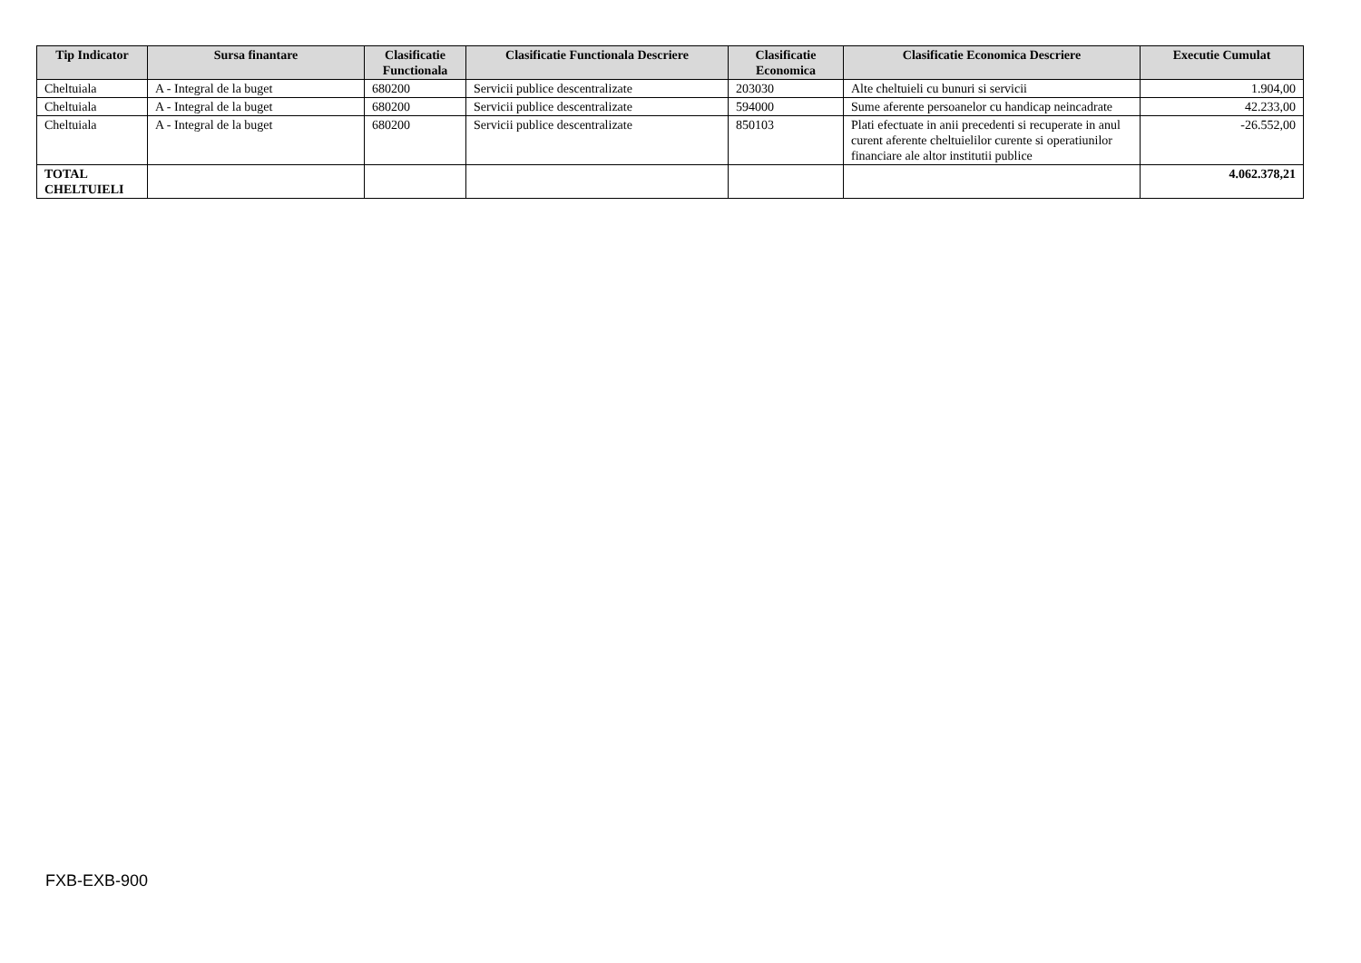| Tip Indicator | Sursa finantare | Clasificatie Functionala | Clasificatie Functionala Descriere | Clasificatie Economica | Clasificatie Economica Descriere | Executie Cumulat |
| --- | --- | --- | --- | --- | --- | --- |
| Cheltuiala | A - Integral de la buget | 680200 | Servicii publice descentralizate | 203030 | Alte cheltuieli cu bunuri si servicii | 1.904,00 |
| Cheltuiala | A - Integral de la buget | 680200 | Servicii publice descentralizate | 594000 | Sume aferente persoanelor cu handicap neincadrate | 42.233,00 |
| Cheltuiala | A - Integral de la buget | 680200 | Servicii publice descentralizate | 850103 | Plati efectuate in anii precedenti si recuperate in anul curent aferente cheltuielilor curente si operatiunilor financiare ale altor institutii publice | -26.552,00 |
| TOTAL CHELTUIELI | | | | | | 4.062.378,21 |
FXB-EXB-900